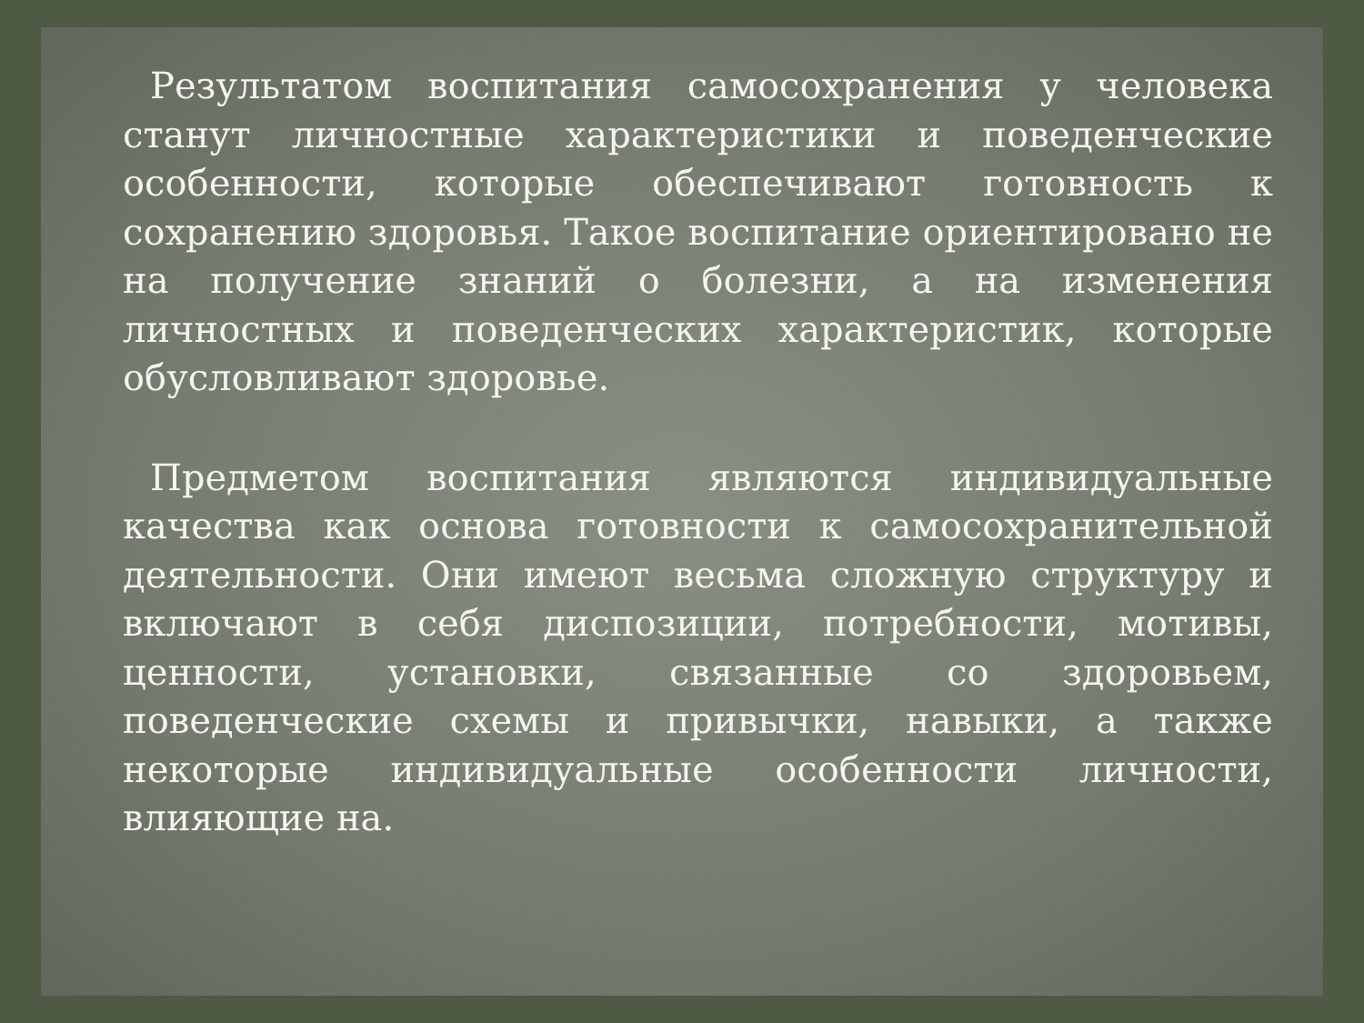Результатом воспитания самосохранения у человека станут личностные характеристики и поведенческие особенности, которые обеспечивают готовность к сохранению здоровья. Такое воспитание ориентировано не на получение знаний о болезни, а на изменения личностных и поведенческих характеристик, которые обусловливают здоровье.
Предметом воспитания являются индивидуальные качества как основа готовности к самосохранительной деятельности. Они имеют весьма сложную структуру и включают в себя диспозиции, потребности, мотивы, ценности, установки, связанные со здоровьем, поведенческие схемы и привычки, навыки, а также некоторые индивидуальные особенности личности, влияющие на.